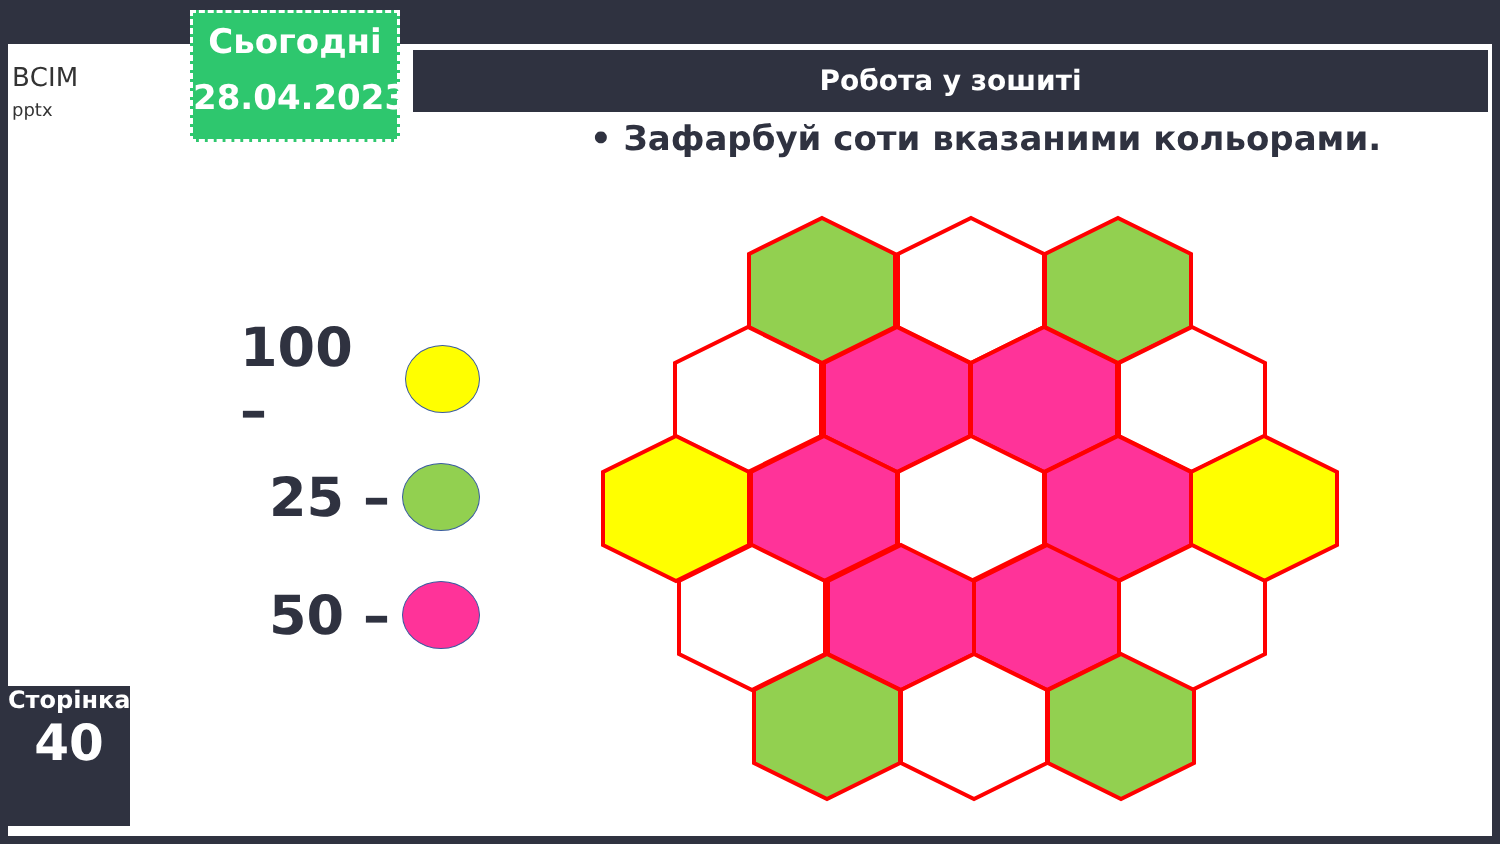ВСІМ
pptx
Сьогодні
28.04.2023
Робота у зошиті
• Зафарбуй соти вказаними кольорами.
100 –
25 –
50 –
Сторінка
40